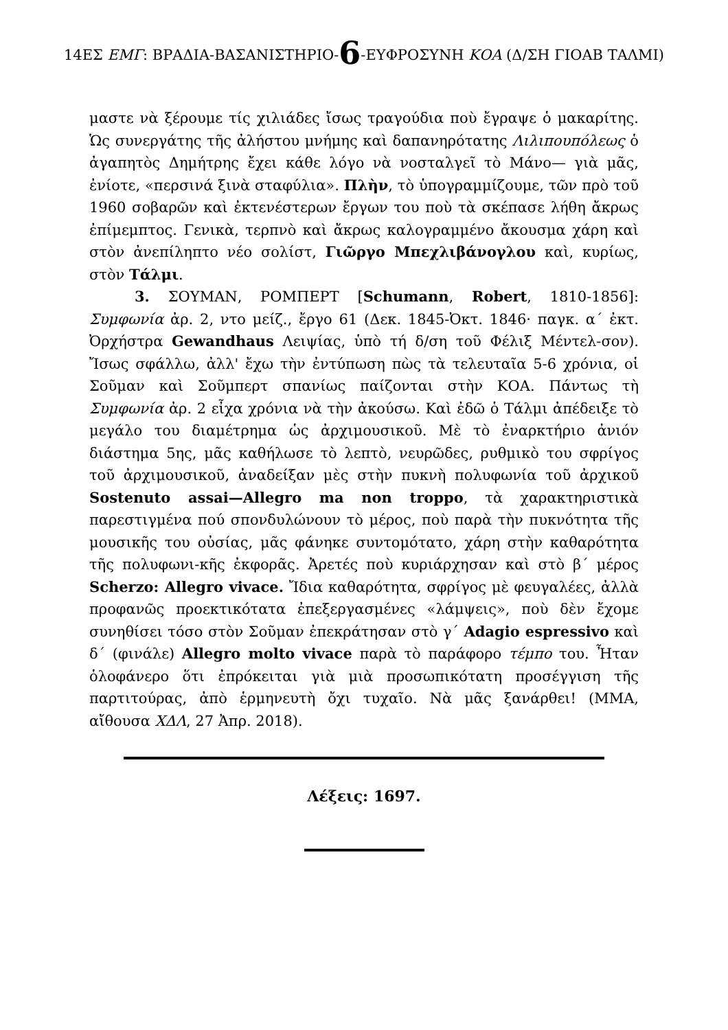14ΕΣ ΕΜΓ: ΒΡΑΔΙΑ-ΒΑΣΑΝΙΣΤΗΡΙΟ-6-ΕΥΦΡΟΣΥΝΗ ΚΟΑ (Δ/ΣΗ ΓΙΟΑΒ ΤΑΛΜΙ)
μαστε νὰ ξέρουμε τίς χιλιάδες ἴσως τραγούδια ποὺ ἔγραψε ὁ μακαρίτης. Ὡς συνεργάτης τῆς ἀλήστου μνήμης καὶ δαπανηρότατης Λιλιπουπόλεως ὁ ἀγαπητὸς Δημήτρης ἔχει κάθε λόγο νὰ νοσταλγεῖ τὸ Μάνο— γιὰ μᾶς, ἐνίοτε, «περσινά ξινὰ σταφύλια». Πλὴν, τὸ ὑπογραμμίζουμε, τῶν πρὸ τοῦ 1960 σοβαρῶν καὶ ἐκτενέστερων ἔργων του ποὺ τὰ σκέπασε λήθη ἄκρως ἐπίμεμπτος. Γενικὰ, τερπνὸ καὶ ἄκρως καλογραμμένο ἄκουσμα χάρη καὶ στὸν ἀνεπίληπτο νέο σολίστ, Γιῶργο Μπεχλιβάνογλου καὶ, κυρίως, στὸν Τάλμι.
3. ΣΟΥΜΑΝ, ΡΟΜΠΕΡΤ [Schumann, Robert, 1810-1856]: Συμφωνία ἀρ. 2, ντο μείζ., ἔργο 61 (Δεκ. 1845-Ὀκτ. 1846· παγκ. α΄ ἐκτ. Ὀρχήστρα Gewandhaus Λειψίας, ὑπὸ τή δ/ση τοῦ Φέλιξ Μέντελ-σον). Ἴσως σφάλλω, ἀλλ' ἔχω τὴν ἐντύπωση πὼς τὰ τελευταῖα 5-6 χρόνια, οἱ Σοῦμαν καὶ Σοῦμπερτ σπανίως παίζονται στὴν ΚΟΑ. Πάντως τὴ Συμφωνία ἀρ. 2 εἶχα χρόνια νὰ τὴν ἀκούσω. Καὶ ἐδῶ ὁ Τάλμι ἀπέδειξε τὸ μεγάλο του διαμέτρημα ὡς ἀρχιμουσικοῦ. Μὲ τὸ ἐναρκτήριο ἀνιόν διάστημα 5ης, μᾶς καθήλωσε τὸ λεπτὸ, νευρῶδες, ρυθμικὸ του σφρίγος τοῦ ἀρχιμουσικοῦ, ἀναδείξαν μὲς στὴν πυκνὴ πολυφωνία τοῦ ἀρχικοῦ Sostenuto assai—Allegro ma non troppo, τὰ χαρακτηριστικὰ παρεστιγμένα πού σπονδυλώνουν τὸ μέρος, ποὺ παρὰ τὴν πυκνότητα τῆς μουσικῆς του οὐσίας, μᾶς φάνηκε συντομότατο, χάρη στὴν καθαρότητα τῆς πολυφωνι-κῆς ἐκφορᾶς. Ἀρετές ποὺ κυριάρχησαν καὶ στὸ β΄ μέρος Scherzo: Allegro vivace. Ἴδια καθαρότητα, σφρίγος μὲ φευγαλέες, ἀλλὰ προφανῶς προεκτικότατα ἐπεξεργασμένες «λάμψεις», ποὺ δὲν ἔχομε συνηθίσει τόσο στὸν Σοῦμαν ἐπεκράτησαν στὸ γ΄ Adagio espressivo καὶ δ΄ (φινάλε) Allegro molto vivace παρὰ τὸ παράφορο τέμπο του. Ἦταν ὁλοφάνερο ὅτι ἐπρόκειται γιὰ μιὰ προσωπικότατη προσέγγιση τῆς παρτιτούρας, ἀπὸ ἑρμηνευτὴ ὄχι τυχαῖο. Νὰ μᾶς ξανάρθει! (ΜΜΑ, αἴθουσα ΧΔΛ, 27 Ἀπρ. 2018).
Λέξεις: 1697.